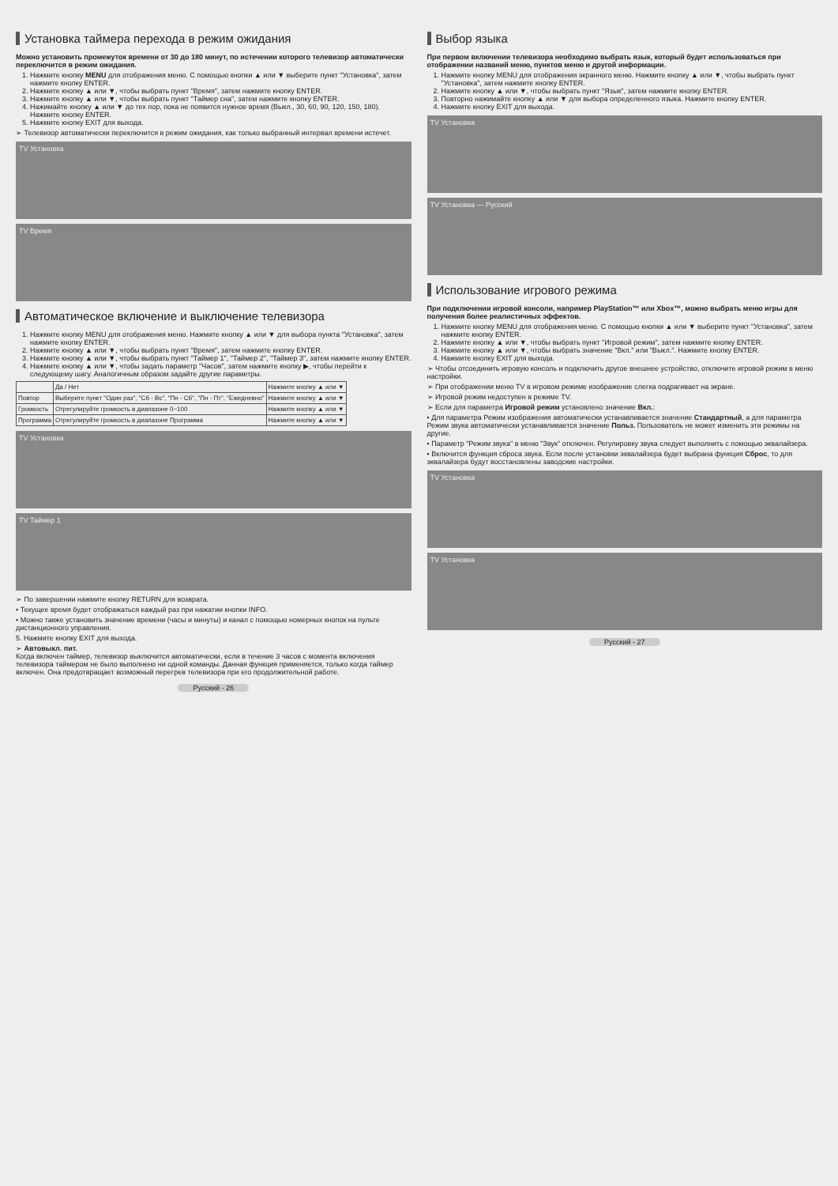Установка таймера перехода в режим ожидания
Можно установить промежуток времени от 30 до 180 минут, по истечении которого телевизор автоматически переключится в режим ожидания.
1. Нажмите кнопку MENU для отображения меню. С помощью кнопки ▲ или ▼ выберите пункт "Установка", затем нажмите кнопку ENTER.
2. Нажмите кнопку ▲ или ▼, чтобы выбрать пункт "Время", затем нажмите кнопку ENTER.
3. Нажмите кнопку ▲ или ▼, чтобы выбрать пункт "Таймер сна", затем нажмите кнопку ENTER.
4. Нажимайте кнопку ▲ или ▼ до тех пор, пока не появится нужное время (Выкл., 30, 60, 90, 120, 150, 180). Нажмите кнопку ENTER.
5. Нажмите кнопку EXIT для выхода.
➢ Телевизор автоматически переключится в режим ожидания, как только выбранный интервал времени истечет.
TV Установка
TV Время
Автоматическое включение и выключение телевизора
1. Нажмите кнопку MENU для отображения меню. Нажмите кнопку ▲ или ▼ для выбора пункта "Установка", затем нажмите кнопку ENTER.
2. Нажмите кнопку ▲ или ▼, чтобы выбрать пункт "Время", затем нажмите кнопку ENTER.
3. Нажмите кнопку ▲ или ▼, чтобы выбрать пункт "Таймер 1", "Таймер 2", "Таймер 3", затем нажмите кнопку ENTER.
4. Нажмите кнопку ▲ или ▼, чтобы задать параметр "Часов", затем нажмите кнопку ▶, чтобы перейти к следующему шагу. Аналогичным образом задайте другие параметры.
| | Да / Нет | Нажмите кнопку ▲ или ▼ |
| Повтор | Выберите пункт "Один раз", "Сб - Вс", "Пн - Сб", "Пн - Пт", "Ежедневно" | Нажмите кнопку ▲ или ▼ |
| Громкость | Отрегулируйте громкость в диапазоне 0~100 | Нажмите кнопку ▲ или ▼ |
| Программа | Отрегулируйте громкость в диапазоне Программа | Нажмите кнопку ▲ или ▼ |
TV Установка
TV Таймер 1
➢ По завершении нажмите кнопку RETURN для возврата.
• Текущее время будет отображаться каждый раз при нажатии кнопки INFO.
• Можно также установить значение времени (часы и минуты) и канал с помощью номерных кнопок на пульте дистанционного управления.
5. Нажмите кнопку EXIT для выхода.
➢ Автовыкл. пит.
Когда включен таймер, телевизор выключится автоматически, если в течение 3 часов с момента включения телевизора таймером не было выполнено ни одной команды. Данная функция применяется, только когда таймер включен. Она предотвращает возможный перегрев телевизора при его продолжительной работе.
Русский - 26
Выбор языка
При первом включении телевизора необходимо выбрать язык, который будет использоваться при отображении названий меню, пунктов меню и другой информации.
1. Нажмите кнопку MENU для отображения экранного меню. Нажмите кнопку ▲ или ▼, чтобы выбрать пункт "Установка", затем нажмите кнопку ENTER.
2. Нажмите кнопку ▲ или ▼, чтобы выбрать пункт "Язык", затем нажмите кнопку ENTER.
3. Повторно нажимайте кнопку ▲ или ▼ для выбора определенного языка. Нажмите кнопку ENTER.
4. Нажмите кнопку EXIT для выхода.
TV Установка
TV Установка — Русский
Использование игрового режима
При подключении игровой консоли, например PlayStation™ или Xbox™, можно выбрать меню игры для получения более реалистичных эффектов.
1. Нажмите кнопку MENU для отображения меню. С помощью кнопки ▲ или ▼ выберите пункт "Установка", затем нажмите кнопку ENTER.
2. Нажмите кнопку ▲ или ▼, чтобы выбрать пункт "Игровой режим", затем нажмите кнопку ENTER.
3. Нажмите кнопку ▲ или ▼, чтобы выбрать значение "Вкл." или "Выкл.". Нажмите кнопку ENTER.
4. Нажмите кнопку EXIT для выхода.
➢ Чтобы отсоединить игровую консоль и подключить другое внешнее устройство, отключите игровой режим в меню настройки.
➢ При отображении меню TV в игровом режиме изображение слегка подрагивает на экране.
➢ Игровой режим недоступен в режиме TV.
➢ Если для параметра Игровой режим установлено значение Вкл.:
• Для параметра Режим изображения автоматически устанавливается значение Стандартный, а для параметра Режим звука автоматически устанавливается значение Польз. Пользователь не может изменить эти режимы на другие.
• Параметр "Режим звука" в меню "Звук" отключен. Регулировку звука следует выполнить с помощью эквалайзера.
• Включится функция сброса звука. Если после установки эквалайзера будет выбрана функция Сброс, то для эквалайзера будут восстановлены заводские настройки.
TV Установка
TV Установка
Русский - 27